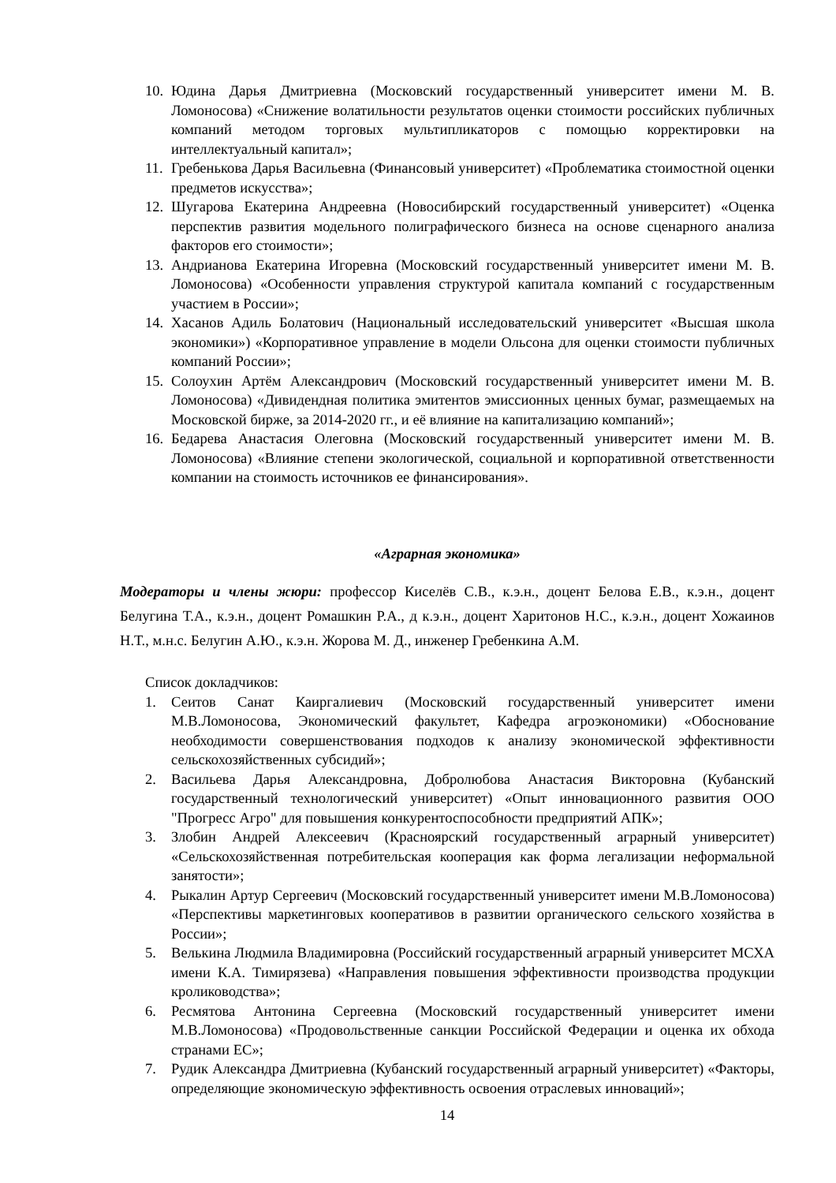10. Юдина Дарья Дмитриевна (Московский государственный университет имени М. В. Ломоносова) «Снижение волатильности результатов оценки стоимости российских публичных компаний методом торговых мультипликаторов с помощью корректировки на интеллектуальный капитал»;
11. Гребенькова Дарья Васильевна (Финансовый университет) «Проблематика стоимостной оценки предметов искусства»;
12. Шугарова Екатерина Андреевна (Новосибирский государственный университет) «Оценка перспектив развития модельного полиграфического бизнеса на основе сценарного анализа факторов его стоимости»;
13. Андрианова Екатерина Игоревна (Московский государственный университет имени М. В. Ломоносова) «Особенности управления структурой капитала компаний с государственным участием в России»;
14. Хасанов Адиль Болатович (Национальный исследовательский университет «Высшая школа экономики») «Корпоративное управление в модели Ольсона для оценки стоимости публичных компаний России»;
15. Солоухин Артём Александрович (Московский государственный университет имени М. В. Ломоносова) «Дивидендная политика эмитентов эмиссионных ценных бумаг, размещаемых на Московской бирже, за 2014-2020 гг., и её влияние на капитализацию компаний»;
16. Бедарева Анастасия Олеговна (Московский государственный университет имени М. В. Ломоносова) «Влияние степени экологической, социальной и корпоративной ответственности компании на стоимость источников ее финансирования».
«Аграрная экономика»
Модераторы и члены жюри: профессор Киселёв С.В., к.э.н., доцент Белова Е.В., к.э.н., доцент Белугина Т.А., к.э.н., доцент Ромашкин Р.А., д к.э.н., доцент Харитонов Н.С., к.э.н., доцент Хожаинов Н.Т., м.н.с. Белугин А.Ю., к.э.н. Жорова М. Д., инженер Гребенкина А.М.
Список докладчиков:
1. Сеитов Санат Каиргалиевич (Московский государственный университет имени М.В.Ломоносова, Экономический факультет, Кафедра агроэкономики) «Обоснование необходимости совершенствования подходов к анализу экономической эффективности сельскохозяйственных субсидий»;
2. Васильева Дарья Александровна, Добролюбова Анастасия Викторовна (Кубанский государственный технологический университет) «Опыт инновационного развития ООО "Прогресс Агро" для повышения конкурентоспособности предприятий АПК»;
3. Злобин Андрей Алексеевич (Красноярский государственный аграрный университет) «Сельскохозяйственная потребительская кооперация как форма легализации неформальной занятости»;
4. Рыкалин Артур Сергеевич (Московский государственный университет имени М.В.Ломоносова) «Перспективы маркетинговых кооперативов в развитии органического сельского хозяйства в России»;
5. Велькина Людмила Владимировна (Российский государственный аграрный университет МСХА имени К.А. Тимирязева) «Направления повышения эффективности производства продукции кролиководства»;
6. Ресмятова Антонина Сергеевна (Московский государственный университет имени М.В.Ломоносова) «Продовольственные санкции Российской Федерации и оценка их обхода странами ЕС»;
7. Рудик Александра Дмитриевна (Кубанский государственный аграрный университет) «Факторы, определяющие экономическую эффективность освоения отраслевых инноваций»;
14